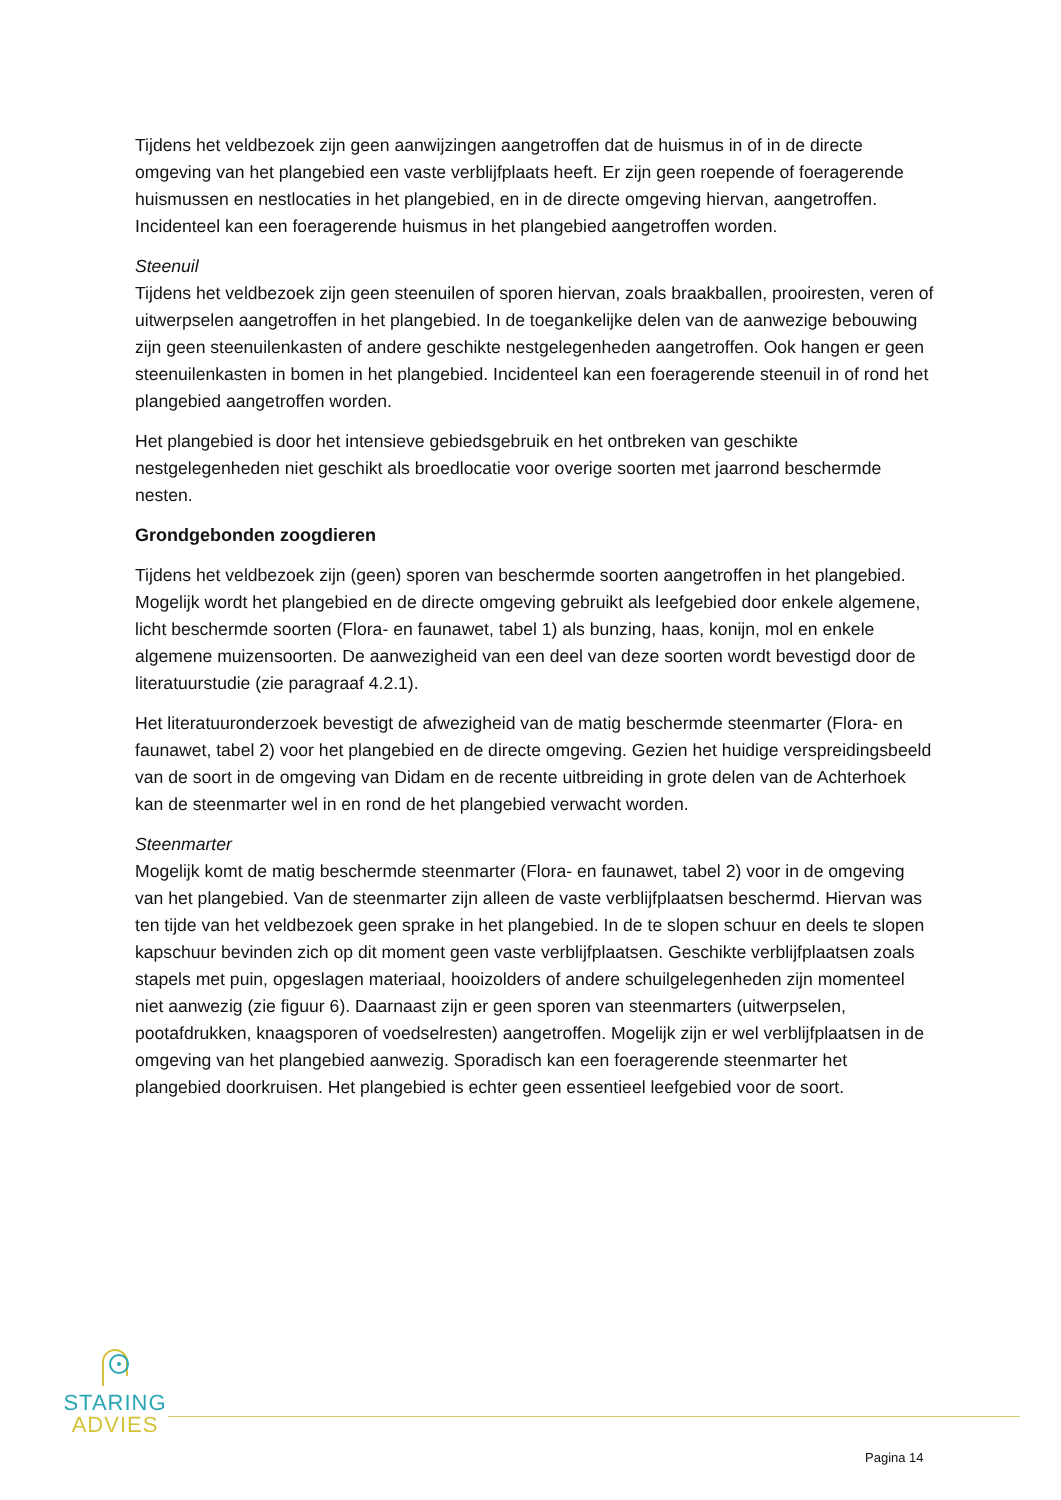Tijdens het veldbezoek zijn geen aanwijzingen aangetroffen dat de huismus in of in de directe omgeving van het plangebied een vaste verblijfplaats heeft. Er zijn geen roepende of foeragerende huismussen en nestlocaties in het plangebied, en in de directe omgeving hiervan, aangetroffen. Incidenteel kan een foeragerende huismus in het plangebied aangetroffen worden.
Steenuil
Tijdens het veldbezoek zijn geen steenuilen of sporen hiervan, zoals braakballen, prooiresten, veren of uitwerpselen aangetroffen in het plangebied. In de toegankelijke delen van de aanwezige bebouwing zijn geen steenuilenkasten of andere geschikte nestgelegenheden aangetroffen. Ook hangen er geen steenuilenkasten in bomen in het plangebied. Incidenteel kan een foeragerende steenuil in of rond het plangebied aangetroffen worden.
Het plangebied is door het intensieve gebiedsgebruik en het ontbreken van geschikte nestgelegenheden niet geschikt als broedlocatie voor overige soorten met jaarrond beschermde nesten.
Grondgebonden zoogdieren
Tijdens het veldbezoek zijn (geen) sporen van beschermde soorten aangetroffen in het plangebied. Mogelijk wordt het plangebied en de directe omgeving gebruikt als leefgebied door enkele algemene, licht beschermde soorten (Flora- en faunawet, tabel 1) als bunzing, haas, konijn, mol en enkele algemene muizensoorten. De aanwezigheid van een deel van deze soorten wordt bevestigd door de literatuurstudie (zie paragraaf 4.2.1).
Het literatuuronderzoek bevestigt de afwezigheid van de matig beschermde steenmarter (Flora- en faunawet, tabel 2) voor het plangebied en de directe omgeving. Gezien het huidige verspreidingsbeeld van de soort in de omgeving van Didam en de recente uitbreiding in grote delen van de Achterhoek kan de steenmarter wel in en rond de het plangebied verwacht worden.
Steenmarter
Mogelijk komt de matig beschermde steenmarter (Flora- en faunawet, tabel 2) voor in de omgeving van het plangebied. Van de steenmarter zijn alleen de vaste verblijfplaatsen beschermd. Hiervan was ten tijde van het veldbezoek geen sprake in het plangebied. In de te slopen schuur en deels te slopen kapschuur bevinden zich op dit moment geen vaste verblijfplaatsen. Geschikte verblijfplaatsen zoals stapels met puin, opgeslagen materiaal, hooizolders of andere schuilgelegenheden zijn momenteel niet aanwezig (zie figuur 6). Daarnaast zijn er geen sporen van steenmarters (uitwerpselen, pootafdrukken, knaagsporen of voedselresten) aangetroffen. Mogelijk zijn er wel verblijfplaatsen in de omgeving van het plangebied aanwezig. Sporadisch kan een foeragerende steenmarter het plangebied doorkruisen. Het plangebied is echter geen essentieel leefgebied voor de soort.
STARING
ADVIES
Pagina 14